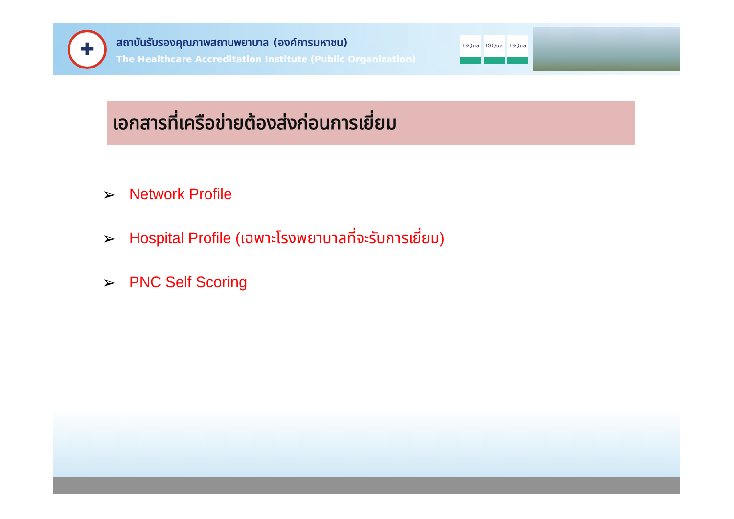✚
สถาบันรับรองคุณภาพสถานพยาบาล (องค์การมหาชน)
The Healthcare Accreditation Institute (Public Organization)
ISQua ISQua ISQua
เอกสารที่เครือข่ายต้องส่งก่อนการเยี่ยม
➢ Network Profile
➢ Hospital Profile (เฉพาะโรงพยาบาลที่จะรับการเยี่ยม)
➢ PNC Self Scoring